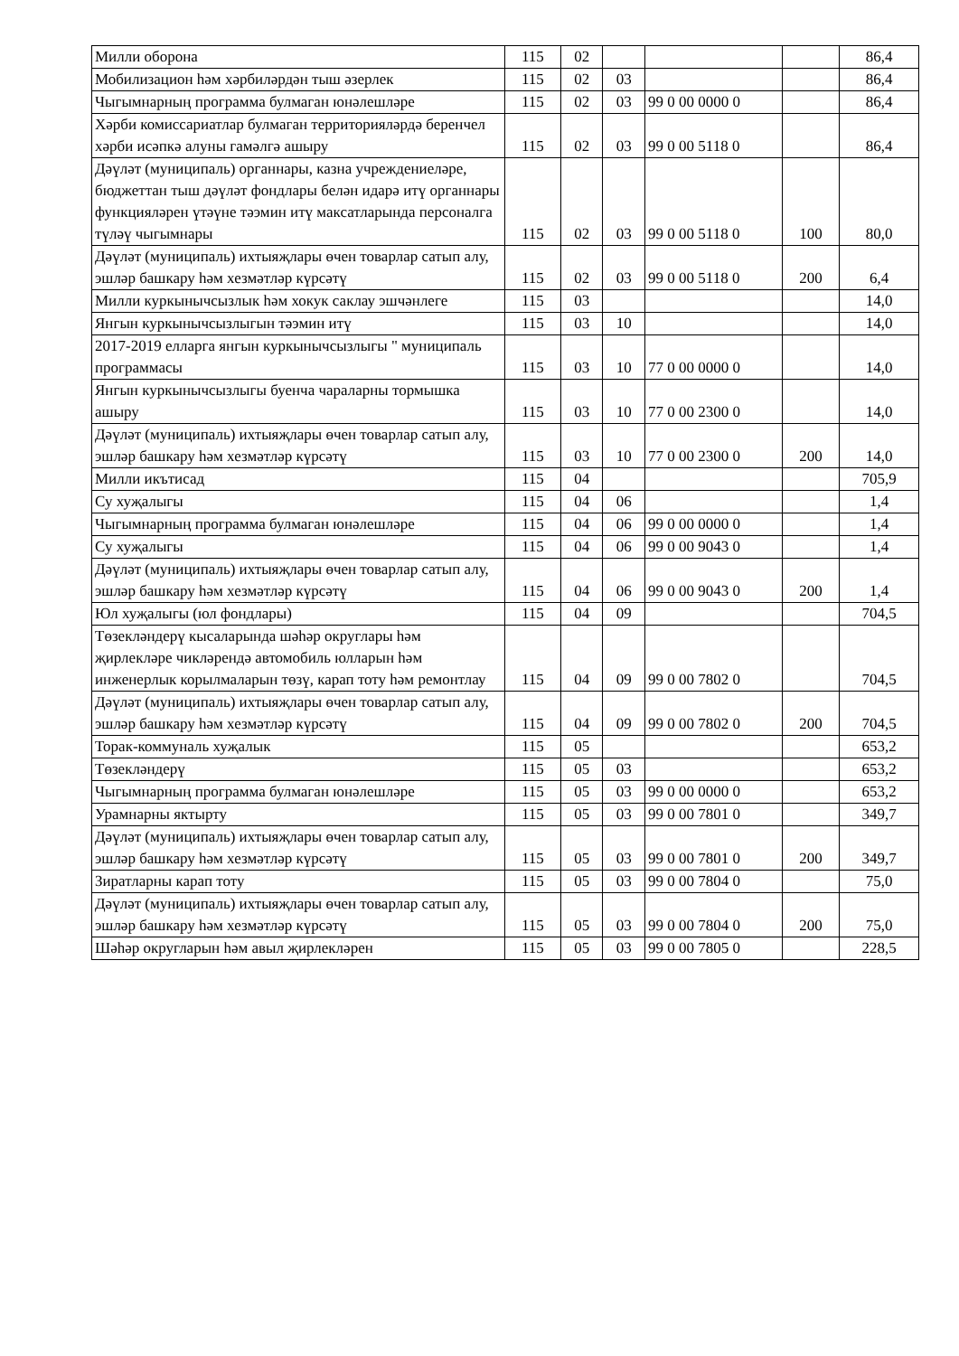| Милли оборона | 115 | 02 | | | | 86,4 |
| Мобилизацион һәм хәрбиләрдән тыш әзерлек | 115 | 02 | 03 | | | 86,4 |
| Чыгымнарның программа булмаган юнәлешләре | 115 | 02 | 03 | 99 0 00 0000 0 | | 86,4 |
| Хәрби комиссариатлар булмаган территорияләрдә беренчел хәрби исәпкә алуны гамәлгә ашыру | 115 | 02 | 03 | 99 0 00 5118 0 | | 86,4 |
| Дәүләт (муниципаль) органнары, казна учреждениеләре, бюджеттан тыш дәүләт фондлары белән идарә итү органнары функцияләрен үтәүне тәэмин итү максатларында персоналга түләү чыгымнары | 115 | 02 | 03 | 99 0 00 5118 0 | 100 | 80,0 |
| Дәүләт (муниципаль) ихтыяҗлары өчен товарлар сатып алу, эшләр башкару һәм хезмәтләр күрсәтү | 115 | 02 | 03 | 99 0 00 5118 0 | 200 | 6,4 |
| Милли куркынычсызлык һәм хокук саклау эшчәнлеге | 115 | 03 | | | | 14,0 |
| Янгын куркынычсызлыгын тәэмин итү | 115 | 03 | 10 | | | 14,0 |
| 2017-2019 елларга янгын куркынычсызлыгы " муниципаль программасы | 115 | 03 | 10 | 77 0 00 0000 0 | | 14,0 |
| Янгын куркынычсызлыгы буенча чараларны тормышка ашыру | 115 | 03 | 10 | 77 0 00 2300 0 | | 14,0 |
| Дәүләт (муниципаль) ихтыяҗлары өчен товарлар сатып алу, эшләр башкару һәм хезмәтләр күрсәтү | 115 | 03 | 10 | 77 0 00 2300 0 | 200 | 14,0 |
| Милли икътисад | 115 | 04 | | | | 705,9 |
| Су хуҗалыгы | 115 | 04 | 06 | | | 1,4 |
| Чыгымнарның программа булмаган юнәлешләре | 115 | 04 | 06 | 99 0 00 0000 0 | | 1,4 |
| Су хуҗалыгы | 115 | 04 | 06 | 99 0 00 9043 0 | | 1,4 |
| Дәүләт (муниципаль) ихтыяҗлары өчен товарлар сатып алу, эшләр башкару һәм хезмәтләр күрсәтү | 115 | 04 | 06 | 99 0 00 9043 0 | 200 | 1,4 |
| Юл хуҗалыгы (юл фондлары) | 115 | 04 | 09 | | | 704,5 |
| Төзекләндерү кысаларында шәһәр округлары һәм җирлекләре чикләрендә автомобиль юлларын һәм инженерлык корылмаларын төзү, карап тоту һәм ремонтлау | 115 | 04 | 09 | 99 0 00 7802 0 | | 704,5 |
| Дәүләт (муниципаль) ихтыяҗлары өчен товарлар сатып алу, эшләр башкару һәм хезмәтләр күрсәтү | 115 | 04 | 09 | 99 0 00 7802 0 | 200 | 704,5 |
| Торак-коммуналь хуҗалык | 115 | 05 | | | | 653,2 |
| Төзекләндерү | 115 | 05 | 03 | | | 653,2 |
| Чыгымнарның программа булмаган юнәлешләре | 115 | 05 | 03 | 99 0 00 0000 0 | | 653,2 |
| Урамнарны яктырту | 115 | 05 | 03 | 99 0 00 7801 0 | | 349,7 |
| Дәүләт (муниципаль) ихтыяҗлары өчен товарлар сатып алу, эшләр башкару һәм хезмәтләр күрсәтү | 115 | 05 | 03 | 99 0 00 7801 0 | 200 | 349,7 |
| Зиратларны карап тоту | 115 | 05 | 03 | 99 0 00 7804 0 | | 75,0 |
| Дәүләт (муниципаль) ихтыяҗлары өчен товарлар сатып алу, эшләр башкару һәм хезмәтләр күрсәтү | 115 | 05 | 03 | 99 0 00 7804 0 | 200 | 75,0 |
| Шәһәр округларын һәм авыл җирлекләрен | 115 | 05 | 03 | 99 0 00 7805 0 | | 228,5 |